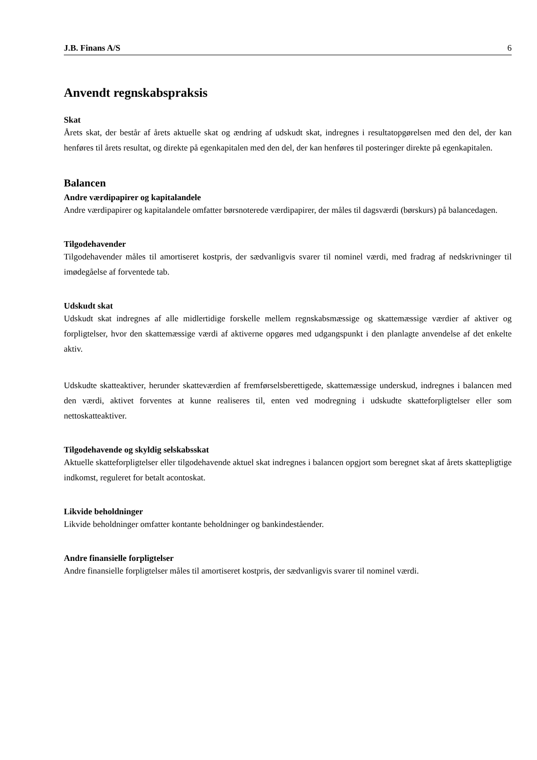J.B. Finans A/S 6
Anvendt regnskabspraksis
Skat
Årets skat, der består af årets aktuelle skat og ændring af udskudt skat, indregnes i resultatopgørelsen med den del, der kan henføres til årets resultat, og direkte på egenkapitalen med den del, der kan henføres til posteringer direkte på egenkapitalen.
Balancen
Andre værdipapirer og kapitalandele
Andre værdipapirer og kapitalandele omfatter børsnoterede værdipapirer, der måles til dagsværdi (børskurs) på balancedagen.
Tilgodehavender
Tilgodehavender måles til amortiseret kostpris, der sædvanligvis svarer til nominel værdi, med fradrag af nedskrivninger til imødegåelse af forventede tab.
Udskudt skat
Udskudt skat indregnes af alle midlertidige forskelle mellem regnskabsmæssige og skattemæssige værdier af aktiver og forpligtelser, hvor den skattemæssige værdi af aktiverne opgøres med udgangspunkt i den planlagte anvendelse af det enkelte aktiv.
Udskudte skatteaktiver, herunder skatteværdien af fremførselsberettigede, skattemæssige underskud, indregnes i balancen med den værdi, aktivet forventes at kunne realiseres til, enten ved modregning i udskudte skatteforpligtelser eller som nettoskatteaktiver.
Tilgodehavende og skyldig selskabsskat
Aktuelle skatteforpligtelser eller tilgodehavende aktuel skat indregnes i balancen opgjort som beregnet skat af årets skattepligtige indkomst, reguleret for betalt acontoskat.
Likvide beholdninger
Likvide beholdninger omfatter kontante beholdninger og bankindeståender.
Andre finansielle forpligtelser
Andre finansielle forpligtelser måles til amortiseret kostpris, der sædvanligvis svarer til nominel værdi.